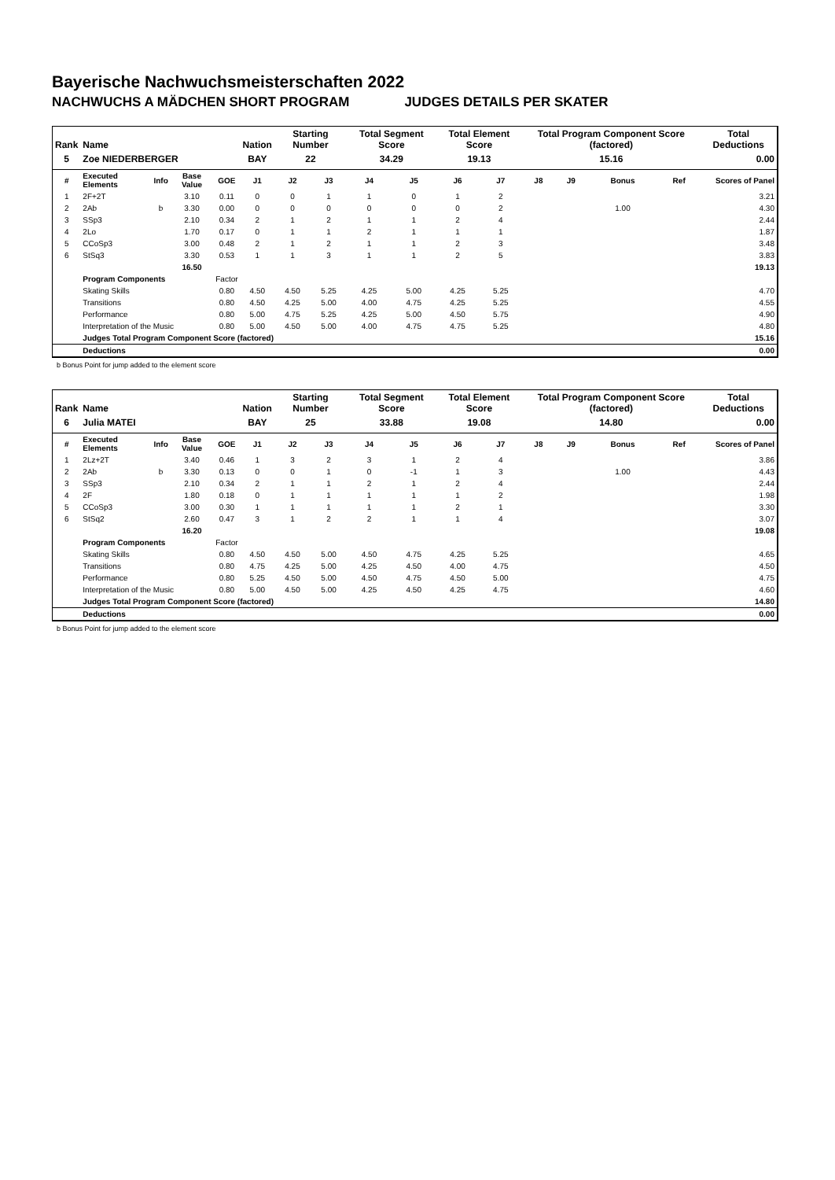Bayerische Nachwuchsmeisterschaften 2022
NACHWUCHS A MÄDCHEN SHORT PROGRAM JUDGES DETAILS PER SKATER
| Rank | Name | | | | Nation | Starting Number | | Total Segment Score | | Total Element Score | | Total Program Component Score (factored) | | | | Total Deductions |
| --- | --- | --- | --- | --- | --- | --- | --- | --- | --- | --- | --- | --- | --- | --- | --- | --- |
| 5 | Zoe NIEDERBERGER | | | | BAY | 22 | | 34.29 | | 19.13 | | 15.16 | | | | 0.00 |
| # | Executed Elements | Info | Base Value | GOE | J1 | J2 | J3 | J4 | J5 | J6 | J7 | J8 | J9 | Bonus | Ref | Scores of Panel |
| 1 | 2F+2T | | 3.10 | 0.11 | 0 | 0 | 1 | 1 | 0 | 1 | 2 | | | | | 3.21 |
| 2 | 2Ab | b | 3.30 | 0.00 | 0 | 0 | 0 | 0 | 0 | 0 | 2 | | | 1.00 | | 4.30 |
| 3 | SSp3 | | 2.10 | 0.34 | 2 | 1 | 2 | 1 | 1 | 2 | 4 | | | | | 2.44 |
| 4 | 2Lo | | 1.70 | 0.17 | 0 | 1 | 1 | 2 | 1 | 1 | 1 | | | | | 1.87 |
| 5 | CCoSp3 | | 3.00 | 0.48 | 2 | 1 | 2 | 1 | 1 | 2 | 3 | | | | | 3.48 |
| 6 | StSq3 | | 3.30 | 0.53 | 1 | 1 | 3 | 1 | 1 | 2 | 5 | | | | | 3.83 |
| | | | 16.50 | | | | | | | | | | | | | 19.13 |
| | Program Components | | | Factor | | | | | | | | | | | | |
| | Skating Skills | | | 0.80 | 4.50 | 4.50 | 5.25 | 4.25 | 5.00 | 4.25 | 5.25 | | | | | 4.70 |
| | Transitions | | | 0.80 | 4.50 | 4.25 | 5.00 | 4.00 | 4.75 | 4.25 | 5.25 | | | | | 4.55 |
| | Performance | | | 0.80 | 5.00 | 4.75 | 5.25 | 4.25 | 5.00 | 4.50 | 5.75 | | | | | 4.90 |
| | Interpretation of the Music | | | 0.80 | 5.00 | 4.50 | 5.00 | 4.00 | 4.75 | 4.75 | 5.25 | | | | | 4.80 |
| | Judges Total Program Component Score (factored) | | | | | | | | | | | | | | | 15.16 |
| | Deductions | | | | | | | | | | | | | | | 0.00 |
b Bonus Point for jump added to the element score
| Rank | Name | | | | Nation | Starting Number | | Total Segment Score | | Total Element Score | | Total Program Component Score (factored) | | | | Total Deductions |
| --- | --- | --- | --- | --- | --- | --- | --- | --- | --- | --- | --- | --- | --- | --- | --- | --- |
| 6 | Julia MATEI | | | | BAY | 25 | | 33.88 | | 19.08 | | 14.80 | | | | 0.00 |
| # | Executed Elements | Info | Base Value | GOE | J1 | J2 | J3 | J4 | J5 | J6 | J7 | J8 | J9 | Bonus | Ref | Scores of Panel |
| 1 | 2Lz+2T | | 3.40 | 0.46 | 1 | 3 | 2 | 3 | 1 | 2 | 4 | | | | | 3.86 |
| 2 | 2Ab | b | 3.30 | 0.13 | 0 | 0 | 1 | 0 | -1 | 1 | 3 | | | 1.00 | | 4.43 |
| 3 | SSp3 | | 2.10 | 0.34 | 2 | 1 | 1 | 2 | 1 | 2 | 4 | | | | | 2.44 |
| 4 | 2F | | 1.80 | 0.18 | 0 | 1 | 1 | 1 | 1 | 1 | 2 | | | | | 1.98 |
| 5 | CCoSp3 | | 3.00 | 0.30 | 1 | 1 | 1 | 1 | 1 | 2 | 1 | | | | | 3.30 |
| 6 | StSq2 | | 2.60 | 0.47 | 3 | 1 | 2 | 2 | 1 | 1 | 4 | | | | | 3.07 |
| | | | 16.20 | | | | | | | | | | | | | 19.08 |
| | Program Components | | | Factor | | | | | | | | | | | | |
| | Skating Skills | | | 0.80 | 4.50 | 4.50 | 5.00 | 4.50 | 4.75 | 4.25 | 5.25 | | | | | 4.65 |
| | Transitions | | | 0.80 | 4.75 | 4.25 | 5.00 | 4.25 | 4.50 | 4.00 | 4.75 | | | | | 4.50 |
| | Performance | | | 0.80 | 5.25 | 4.50 | 5.00 | 4.50 | 4.75 | 4.50 | 5.00 | | | | | 4.75 |
| | Interpretation of the Music | | | 0.80 | 5.00 | 4.50 | 5.00 | 4.25 | 4.50 | 4.25 | 4.75 | | | | | 4.60 |
| | Judges Total Program Component Score (factored) | | | | | | | | | | | | | | | 14.80 |
| | Deductions | | | | | | | | | | | | | | | 0.00 |
b Bonus Point for jump added to the element score